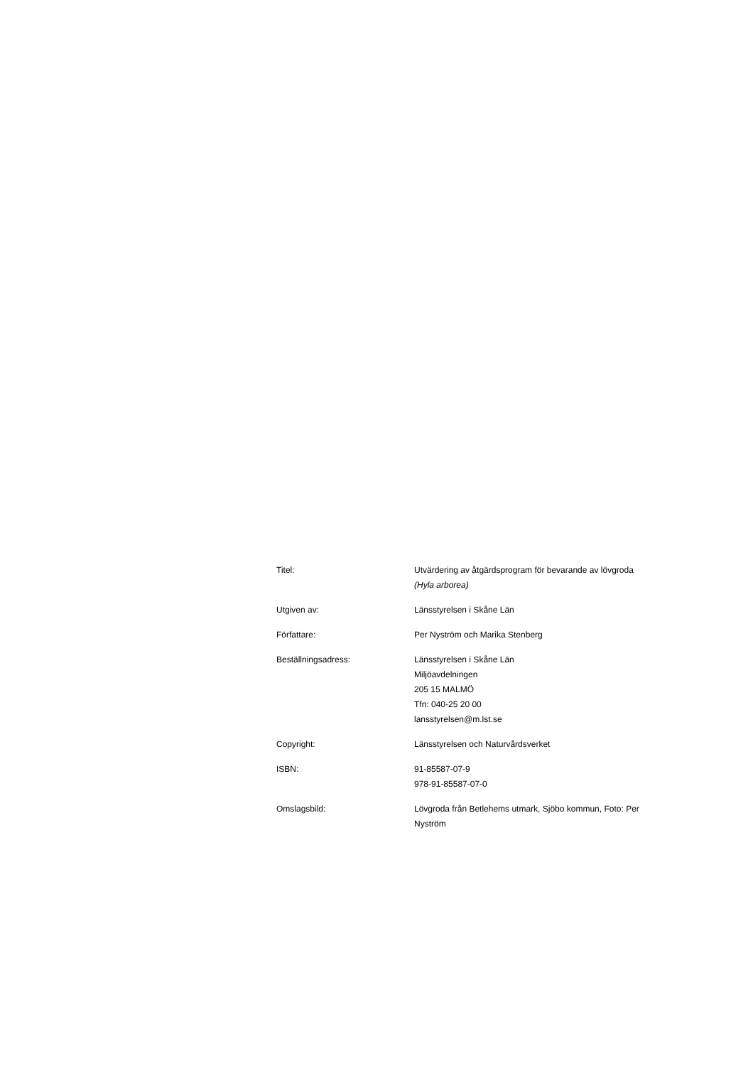Titel: Utvärdering av åtgärdsprogram för bevarande av lövgroda
(Hyla arborea)
Utgiven av: Länsstyrelsen i Skåne Län
Författare: Per Nyström och Marika Stenberg
Beställningsadress: Länsstyrelsen i Skåne Län
Miljöavdelningen
205 15 MALMÖ
Tfn: 040-25 20 00
lansstyrelsen@m.lst.se
Copyright: Länsstyrelsen och Naturvårdsverket
ISBN: 91-85587-07-9
978-91-85587-07-0
Omslagsbild: Lövgroda från Betlehems utmark, Sjöbo kommun, Foto: Per Nyström